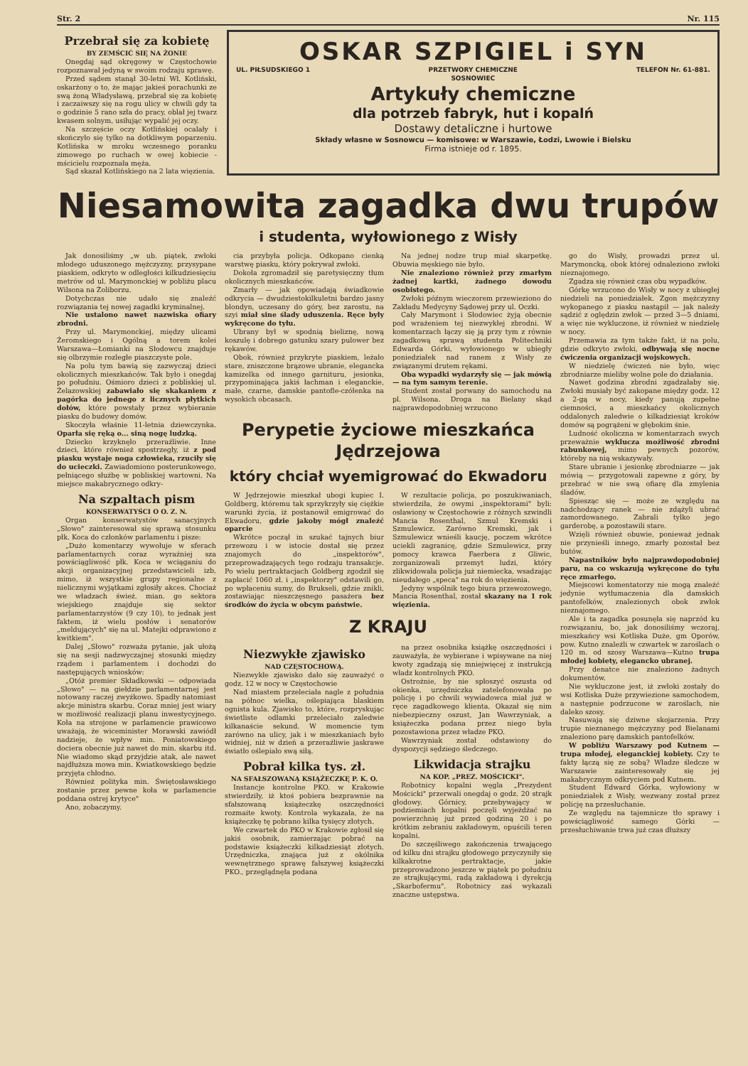Str. 2 Nr. 115
Przebrał się za kobietę
BY ZEMŚCIĆ SIĘ NA ŻONIE
Onegdaj sąd okręgowy w Częstochowie rozpoznawał jedyną w swoim rodzaju sprawę.
Przed sądem stanął 30-letni Wł. Kotliński, oskarżony o to, że mając jakieś porachunki ze swą żoną Władysławą, przebrał się za kobietę i zaczaiwszy się na rogu ulicy w chwili gdy ta o godzinie 5 rano szła do pracy, oblał jej twarz kwasem solnym, usiłując wypalić jej oczy.
Na szczęście oczy Kotlińskiej ocalały i skończyło się tylko na dotkliwym poparzeniu. Kotlińska w mroku wczesnego poranku zimowego po ruchach w owej kobiecie - mścicielu rozpoznała męża.
Sąd skazał Kotlińskiego na 2 lata więzienia.
OSKAR SZPIGIEL i SYN
UL. PIŁSUDSKIEGO 1 PRZETWORY CHEMICZNE
SOSNOWIEC TELEFON Nr. 61-881.
Artykuły chemiczne
dla potrzeb fabryk, hut i kopalń
Dostawy detaliczne i hurtowe
Składy własne w Sosnowcu — komisowe: w Warszawie, Łodzi, Lwowie i Bielsku
Firma istnieje od r. 1895.
Niesamowita zagadka dwu trupów
i studenta, wyłowionego z Wisły
Jak donosiliśmy „w ub. piątek, zwłoki młodego uduszonego mężczyzny, przysypane piaskiem, odkryto w odległości kilkudziesięciu metrów od ul. Marymonckiej w pobliżu placu Wilsona na Żoliborzu.
Dotychczas nie udało się znaleźć rozwiązania tej nowej zagadki kryminalnej.
Nie ustalono nawet nazwiska ofiary zbrodni.
Przy ul. Marymonckiej, między ulicami Żeromskiego i Ogólną a torem kolei Warszawa—Łomianki na Słodowcu znajduje się olbrzymie rozległe piaszczyste pole.
Na polu tym bawią się zazwyczaj dzieci okolicznych mieszkańców. Tak było i onegdaj po południu. Ośmioro dzieci z pobliskiej ul. Żelazowskiej zabawiało się skakaniem z pagórka do jednego z licznych płytkich dołów, które powstały przez wybieranie piasku do budowy domów.
Skoczyła właśnie 11-letnia dziewczynka. Oparła się ręką o... siną nogę ludzką.
Dziecko krzyknęło przeraźliwie. Inne dzieci, które również spostrzegły, iż z pod piasku wystaje noga człowieka, rzuciły się do ucieczki. Zawiadomiono posterunkowego, pełniącego służbę w pobliskiej wartowni. Na miejsce makabrycznego odkry-
Na szpaltach pism
KONSERWATYŚCI O O. Z. N.
Organ konserwatystów sanacyjnych „Słowo" zainteresował się sprawą stosunku płk. Koca do członków parlamentu i pisze:
„Dużo komentarzy wywołuje w sferach parlamentarnych coraz wyraźniej sza powściągliwość płk. Koca w wciąganiu do akcji organizacyjnej przedstawicieli izb, mimo, iż wszystkie grupy regionalne z nielicznymi wyjątkami zgłosiły akces. Chociaż we władzach śwież. mian. go sektora wiejskiego znajduje się sektor parlamentarzystów (9 czy 10), to jednak jest faktem, iż wielu posłów i senatorów „meldujących" się na ul. Matejki odprawiono z kwitkiem".
Dalej „Słowo" rozważa pytanie, jak ułożą się na sesji nadzwyczajnej stosunki między rządem i parlamentem i dochodzi do następujących wniosków:
„Otóż premier Składkowski — odpowiada „Słowo" — na giełdzie parlamentarnej jest notowany raczej zwyżkowo. Spadły natomiast akcje ministra skarbu. Coraz mniej jest wiary w możliwość realizacji planu inwestycyjnego. Koła na strojone w parlamencie prawicowo uważają, że wiceminister Morawski zawiódł nadzieje, że wpływ min. Poniatowskiego dociera obecnie już nawet do min. skarbu itd. Nie wiadomo skąd przyjdzie atak, ale nawet najdłuższa mowa min. Kwiatkowskiego będzie przyjęta chłodno.
Również polityka min. Świętosławskiego zostanie przez pewne koła w parlamencie poddana ostrej krytyce"
Ano, zobaczymy.
cia przybyła policja. Odkopano cienką warstwę piasku, który pokrywał zwłoki.
Dokoła zgromadził się paretysięczny tłum okolicznych mieszkańców.
Zmarły — jak opowiadają świadkowie odkrycia — dwudziestokilkuletni bardzo jasny blondyn, uczesany do góry, bez zarostu, na szyi miał sine ślady uduszenia. Ręce były wykręcone do tyłu.
Ubrany był w spodnią bieliznę, nową koszulę i dobrego gatunku szary pulower bez rękawów.
Obok, również przykryte piaskiem, leżało stare, zniszczone brązowe ubranie, elegancka kamizelka od innego garnituru, jesionka, przypominająca jakiś łachman i eleganckie, małe, czarne, damskie pantofle-czółenka na wysokich obcasach.
Na jednej nodze trup miał skarpetkę. Obuwia męskiego nie było.
Nie znaleziono również przy zmarłym żadnej kartki, żadnego dowodu osobistego.
Zwłoki późnym wieczorem przewieziono do Zakładu Medycyny Sądowej przy ul. Oczki.
Cały Marymont i Słodowiec żyją obecnie pod wrażeniem tej niezwykłej zbrodni. W komentarzach łączy się ją przy tym z równie zagadkową sprawą studenta Politechniki Edwarda Górki, wyłowionego w ubiegły poniedziałek nad ranem z Wisły ze związanymi drutem rękami.
Oba wypadki wydarzyły się — jak mówią — na tym samym terenie.
Student został porwany do samochodu na pl. Wilsona. Droga na Bielany skąd najprawdopodobniej wrzucono
Perypetie życiowe mieszkańca Jędrzejowa
który chciał wyemigrować do Ekwadoru
W Jędrzejowie mieszkał ubogi kupiec I. Goldberg, któremu tak sprzykrzyły się ciężkie warunki życia, iż postanowił emigrować do Ekwadoru, gdzie jakoby mógł znaleźć oparcie
Wkrótce począł in szukać tajnych biur przewozu i w istocie dostał się przez znajomych do „inspektorów", przeprowadzających tego rodzaju transakcje. Po wielu pertraktacjach Goldberg zgodził się zapłacić 1060 zł. i „inspektorzy" odstawili go, po wpłaceniu sumy, do Brukseli, gdzie znikli, zostawiając nieszczęsnego pasażera bez środków do życia w obcym państwie.
W rezultacie policja, po poszukiwaniach, stwierdziła, że owymi „inspektorami" byli: osławiony w Częstochowie z różnych szwindli Mancia Rosenthal, Szmul Kremski i Szmulewicz. Zarówno Kremski, jak i Szmulewicz wnieśli kaucję, poczem wkrótce uciekli zagranicę, gdzie Szmulewicz, przy pomocy krawca Faerbera z Gliwic, zorganizowali przemyt ludzi, który zlikwidowała policja już niemiecka, wsadzając nieudałego „speca" na rok do więzienia.
Jedyny wspólnik tego biura przewozowego, Mancia Rosenthal, został skazany na 1 rok więzienia.
Z KRAJU
Niezwykłe zjawisko
NAD CZĘSTOCHOWĄ.
Niezwykłe zjawisko dało się zauważyć o godz. 12 w nocy w Częstochowie
Nad miastem przeleciała nagle z południa na północ wielka, oślepiająca blaskiem ognista kula. Zjawisko to, które, rozpryskując świetliste odłamki przeleciało zaledwie kilkanaście sekund. W momencie tym zarówno na ulicy, jak i w mieszkaniach było widniej, niż w dzień a przeraźliwie jaskrawe światło oślepiało swą siłą.
Pobrał kilka tys. zł.
NA SFAŁSZOWANĄ KSIĄŻECZKĘ P. K. O.
Instancje kontrolne PKO. w Krakowie stwierdziły, iż ktoś pobiera bezprawnie na sfałszowaną książeczkę oszczędności rozmaite kwoty. Kontrola wykazała, że na książeczkę tę pobrano kilka tysięcy złotych.
We czwartek do PKO w Krakowie zgłosił się jakiś osobnik, zamierzając pobrać na podstawie książeczki kilkadziesiąt złotych. Urzędniczka, znająca już z okólnika wewnętrznego sprawę fałszywej książeczki PKO., przeglądnęła podana
na przez osobnika książkę oszczędności i zauważyła, że wybierane i wpisywane na niej kwoty zgadzają się mniejwięcej z instrukcją władz kontrolnych PKO.
Ostrożnie, by nie spłoszyć oszusta od okienka, urzędniczka zatelefonowała po policję i po chwili wywiadowca miał już w ręce zagadkowego klienta. Okazał się nim niebezpieczny oszust, Jan Wawrzyniak, a książeczka podana przez niego była pozostawiona przez władze PKO.
Wawrzyniak został odstawiony do dyspozycji sędziego śledczego.
Likwidacja strajku
NA KOP. „PREZ. MOŚCICKI".
Robotnicy kopalni węgla „Prezydent Mościcki" przerwali onegdaj o godz. 20 strajk głodowy. Górnicy, przebywający w podziemiach kopalni poczęli wyjeżdżać na powierzchnię już przed godziną 20 i po krótkim zebraniu zakładowym, opuścili teren kopalni.
Do szczęśliwego zakończenia trwającego od kilku dni strajku głodowego przyczyniły się kilkakrotne pertraktacje, jakie przeprowadzono jeszcze w piątek po południu ze strajkującymi, radą zakładową i dyrekcją „Skarbofermu". Robotnicy zaś wykazali znaczne ustępstwa.
go do Wisły, prowadzi przez ul. Marymoncką, obok której odnaleziono zwłoki nieznajomego.
Zgadza się również czas obu wypadków.
Górkę wrzucono do Wisły w nocy z ubiegłej niedzieli na poniedziałek. Zgon mężczyzny wykopanego z piasku nastąpił — jak należy sądzić z oględzin zwłok — przed 3—5 dniami, a więc nie wykluczone, iż również w niedzielę w nocy.
Przemawia za tym także fakt, iż na polu, gdzie odkryto zwłoki, odbywają się nocne ćwiczenia organizacji wojskowych.
W niedzielę ćwiczeń nie było, więc zbrodniarze mieliby wolne pole do działania.
Nawet godzina zbrodni zgadzałaby się. Zwłoki musiały być zakopane między godz. 12 a 2-gą w nocy, kiedy panują zupełne ciemności, a mieszkańcy okolicznych oddalonych zaledwie o kilkadziesiąt kroków domów są pogrążeni w głębokim śnie.
Ludność okoliczna w komentarzach swych przeważnie wyklucza możliwość zbrodni rabunkowej, mimo pewnych pozorów, któreby na nią wskazywały.
Stare ubranie i jesionkę zbrodniarze — jak mówią — przygotowali zapewne z góry, by przebrać w nie swą ofiarę dla zmylenia śladów.
Spiesząc się — może ze względu na nadchodzący ranek — nie zdążyli ubrać zamordowanego. Zabrali tylko jego garderobę, a pozostawili stare.
Wzięli również obuwie, ponieważ jednak nie przynieśli innego, zmarły pozostał bez butów.
Napastników było najprawdopodobniej paru, na co wskazują wykręcone do tyłu ręce zmarłego.
Miejscowi komentatorzy nie mogą znaleźć jedynie wytłumaczenia dla damskich pantofelków, znalezionych obok zwłok nieznajomego.
Ale i ta zagadka posunęła się naprzód ku rozwiązaniu, bo, jak donosiliśmy wczoraj, mieszkańcy wsi Kotliska Duże, gm Oporów, pow. Kutno znaleźli w czwartek w zaroślach o 120 m. od szosy Warszawa—Kutno trupa młodej kobiety, elegancko ubranej.
Przy denatce nie znaleziono żadnych dokumentów.
Nie wykluczone jest, iż zwłoki zostały do wsi Kotliska Duże przywiezione samochodem, a następnie podrzucone w zaroślach, nie daleko szosy.
Nasuwają się dziwne skojarzenia. Przy trupie nieznanego mężczyzny pod Bielanami znaleziono parę damskich pantofelków.
W pobliżu Warszawy pod Kutnem — trupa młodej, eleganckiej kobiety. Czy te fakty łączą się ze sobą? Władze śledcze w Warszawie zainteresowały się jej makabrycznym odkryciem pod Kutnem.
Student Edward Górka, wyłowiony w poniedziałek z Wisły, wezwany został przez policję na przesłuchanie.
Ze względu na tajemnicze tło sprawy i powściągliwość samego Górki — przesłuchiwanie trwa już czas dłuższy